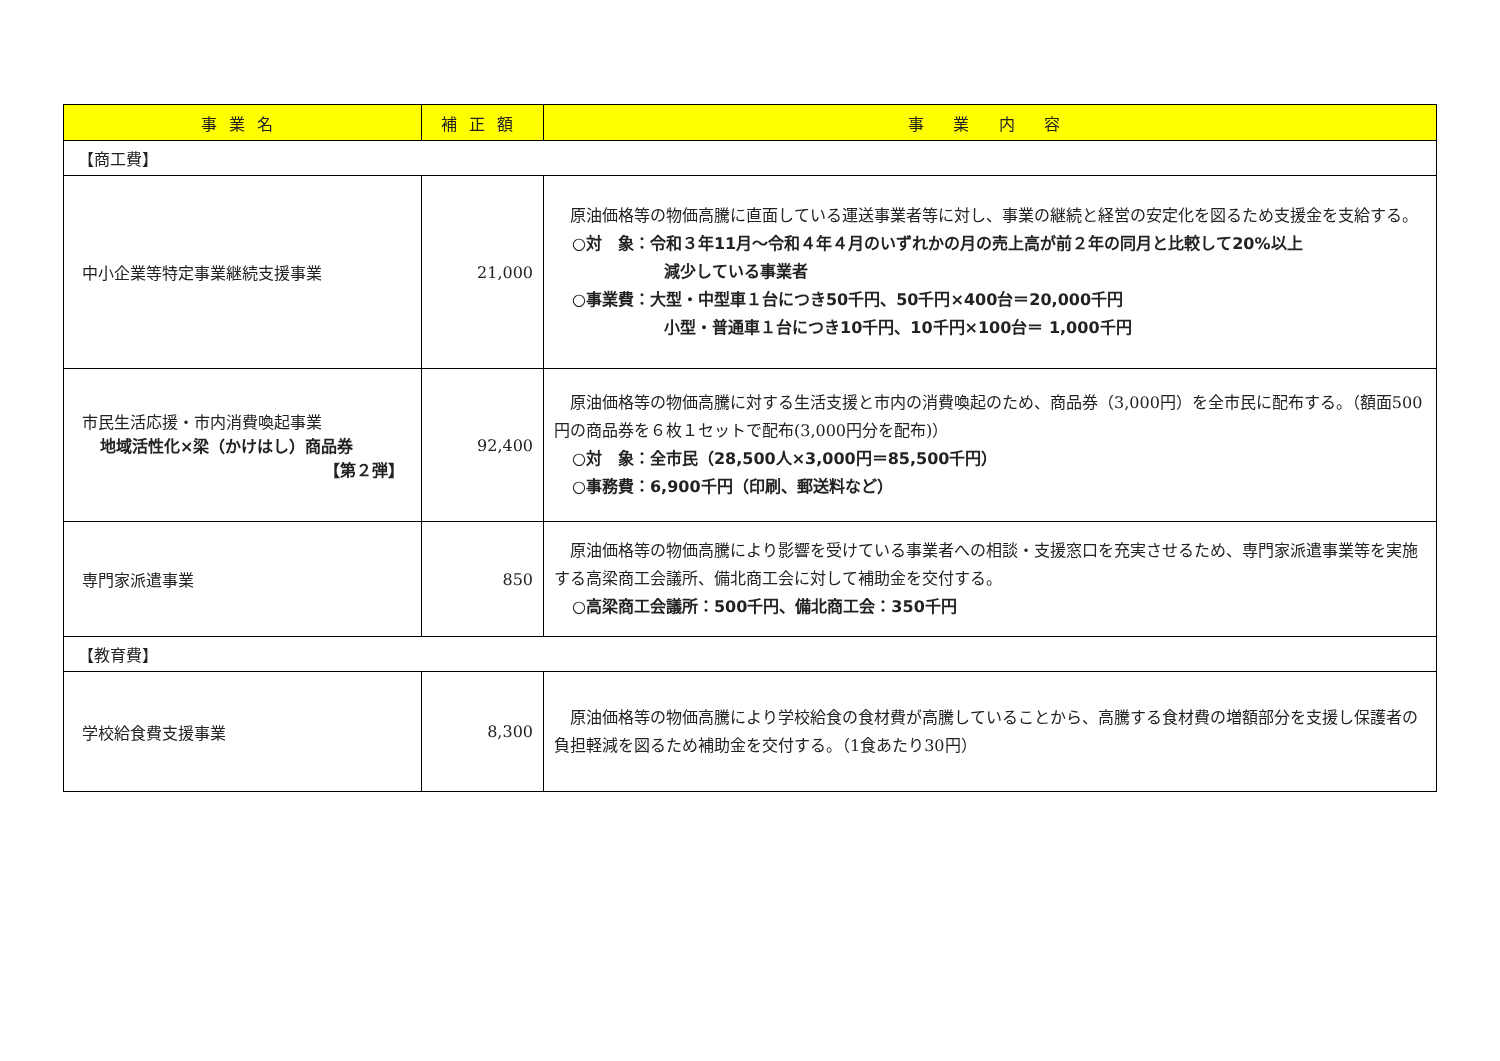| 事業名 | 補正額 | 事 業 内 容 |
| --- | --- | --- |
| 【商工費】 | | |
| 中小企業等特定事業継続支援事業 | 21,000 | 原油価格等の物価高騰に直面している運送事業者等に対し、事業の継続と経営の安定化を図るため支援金を支給する。 ○対 象：令和３年11月～令和４年４月のいずれかの月の売上高が前２年の同月と比較して20%以上 減少している事業者 ○事業費：大型・中型車１台につき50千円、50千円×400台＝20,000千円 小型・普通車１台につき10千円、10千円×100台＝ 1,000千円 |
| 市民生活応援・市内消費喚起事業 地域活性化×梁（かけはし）商品券 【第２弾】 | 92,400 | 原油価格等の物価高騰に対する生活支援と市内の消費喚起のため、商品券（3,000円）を全市民に配布する。（額面500円の商品券を６枚１セットで配布(3,000円分を配布)） ○対 象：全市民（28,500人×3,000円＝85,500千円） ○事務費：6,900千円（印刷、郵送料など） |
| 専門家派遣事業 | 850 | 原油価格等の物価高騰により影響を受けている事業者への相談・支援窓口を充実させるため、専門家派遣事業等を実施する高梁商工会議所、備北商工会に対して補助金を交付する。 ○高梁商工会議所：500千円、備北商工会：350千円 |
| 【教育費】 | | |
| 学校給食費支援事業 | 8,300 | 原油価格等の物価高騰により学校給食の食材費が高騰していることから、高騰する食材費の増額部分を支援し保護者の負担軽減を図るため補助金を交付する。（1食あたり30円） |